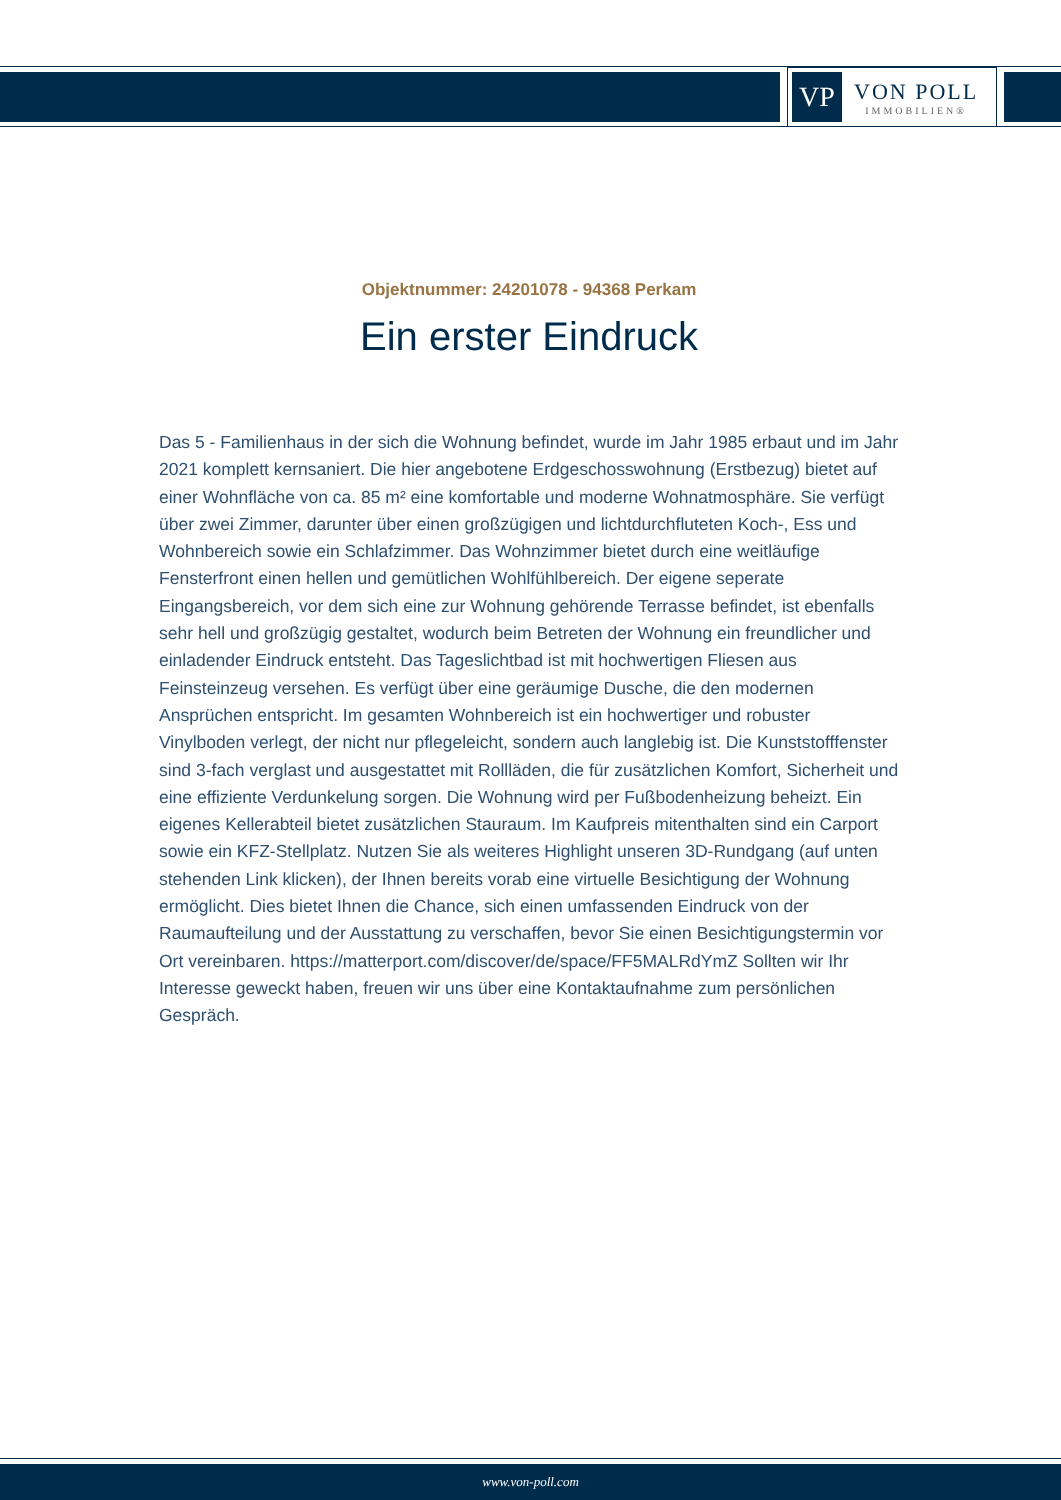VP
VON POLL
IMMOBILIEN®
Objektnummer: 24201078 - 94368 Perkam
Ein erster Eindruck
Das 5 - Familienhaus in der sich die Wohnung befindet, wurde im Jahr 1985 erbaut und im Jahr 2021 komplett kernsaniert. Die hier angebotene Erdgeschosswohnung (Erstbezug) bietet auf einer Wohnfläche von ca. 85 m² eine komfortable und moderne Wohnatmosphäre. Sie verfügt über zwei Zimmer, darunter über einen großzügigen und lichtdurchfluteten Koch-, Ess und Wohnbereich sowie ein Schlafzimmer. Das Wohnzimmer bietet durch eine weitläufige Fensterfront einen hellen und gemütlichen Wohlfühlbereich. Der eigene seperate Eingangsbereich, vor dem sich eine zur Wohnung gehörende Terrasse befindet, ist ebenfalls sehr hell und großzügig gestaltet, wodurch beim Betreten der Wohnung ein freundlicher und einladender Eindruck entsteht. Das Tageslichtbad ist mit hochwertigen Fliesen aus Feinsteinzeug versehen. Es verfügt über eine geräumige Dusche, die den modernen Ansprüchen entspricht. Im gesamten Wohnbereich ist ein hochwertiger und robuster Vinylboden verlegt, der nicht nur pflegeleicht, sondern auch langlebig ist. Die Kunststofffenster sind 3-fach verglast und ausgestattet mit Rollläden, die für zusätzlichen Komfort, Sicherheit und eine effiziente Verdunkelung sorgen. Die Wohnung wird per Fußbodenheizung beheizt. Ein eigenes Kellerabteil bietet zusätzlichen Stauraum. Im Kaufpreis mitenthalten sind ein Carport sowie ein KFZ-Stellplatz. Nutzen Sie als weiteres Highlight unseren 3D-Rundgang (auf unten stehenden Link klicken), der Ihnen bereits vorab eine virtuelle Besichtigung der Wohnung ermöglicht. Dies bietet Ihnen die Chance, sich einen umfassenden Eindruck von der Raumaufteilung und der Ausstattung zu verschaffen, bevor Sie einen Besichtigungstermin vor Ort vereinbaren. https://matterport.com/discover/de/space/FF5MALRdYmZ Sollten wir Ihr Interesse geweckt haben, freuen wir uns über eine Kontaktaufnahme zum persönlichen Gespräch.
www.von-poll.com